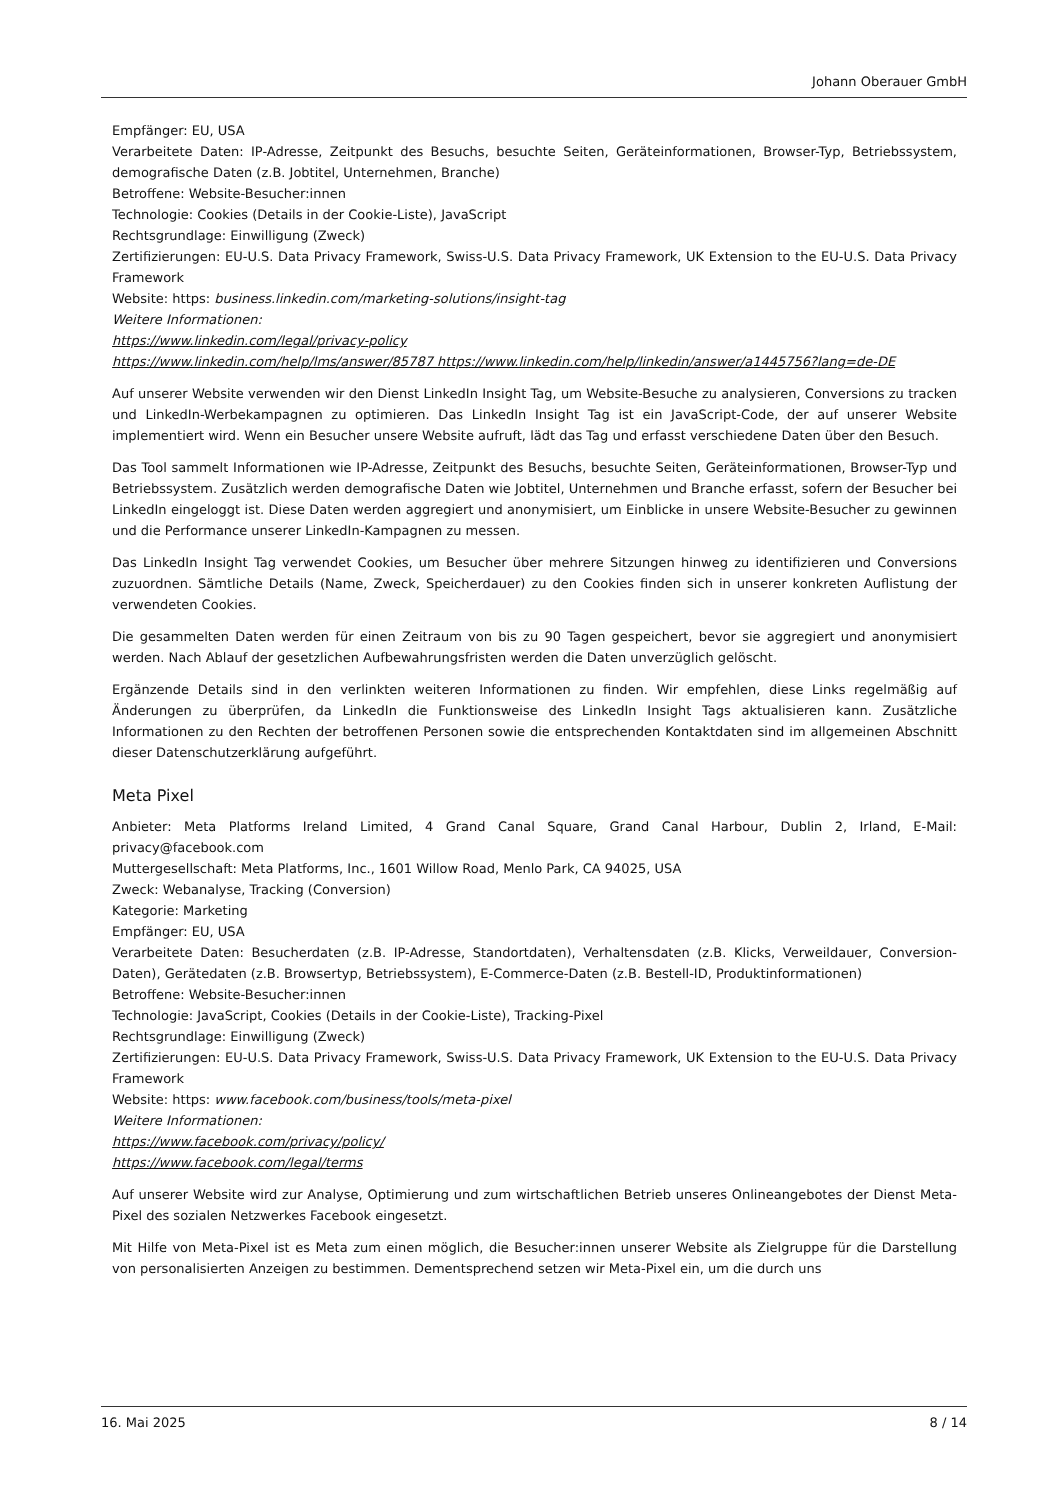Johann Oberauer GmbH
Empfänger: EU, USA
Verarbeitete Daten: IP-Adresse, Zeitpunkt des Besuchs, besuchte Seiten, Geräteinformationen, Browser-Typ, Betriebssystem, demografische Daten (z.B. Jobtitel, Unternehmen, Branche)
Betroffene: Website-Besucher:innen
Technologie: Cookies (Details in der Cookie-Liste), JavaScript
Rechtsgrundlage: Einwilligung (Zweck)
Zertifizierungen: EU-U.S. Data Privacy Framework, Swiss-U.S. Data Privacy Framework, UK Extension to the EU-U.S. Data Privacy Framework
Website: https: business.linkedin.com/marketing-solutions/insight-tag
Weitere Informationen:
https://www.linkedin.com/legal/privacy-policy
https://www.linkedin.com/help/lms/answer/85787 https://www.linkedin.com/help/linkedin/answer/a1445756?lang=de-DE
Auf unserer Website verwenden wir den Dienst LinkedIn Insight Tag, um Website-Besuche zu analysieren, Conversions zu tracken und LinkedIn-Werbekampagnen zu optimieren. Das LinkedIn Insight Tag ist ein JavaScript-Code, der auf unserer Website implementiert wird. Wenn ein Besucher unsere Website aufruft, lädt das Tag und erfasst verschiedene Daten über den Besuch.
Das Tool sammelt Informationen wie IP-Adresse, Zeitpunkt des Besuchs, besuchte Seiten, Geräteinformationen, Browser-Typ und Betriebssystem. Zusätzlich werden demografische Daten wie Jobtitel, Unternehmen und Branche erfasst, sofern der Besucher bei LinkedIn eingeloggt ist. Diese Daten werden aggregiert und anonymisiert, um Einblicke in unsere Website-Besucher zu gewinnen und die Performance unserer LinkedIn-Kampagnen zu messen.
Das LinkedIn Insight Tag verwendet Cookies, um Besucher über mehrere Sitzungen hinweg zu identifizieren und Conversions zuzuordnen. Sämtliche Details (Name, Zweck, Speicherdauer) zu den Cookies finden sich in unserer konkreten Auflistung der verwendeten Cookies.
Die gesammelten Daten werden für einen Zeitraum von bis zu 90 Tagen gespeichert, bevor sie aggregiert und anonymisiert werden. Nach Ablauf der gesetzlichen Aufbewahrungsfristen werden die Daten unverzüglich gelöscht.
Ergänzende Details sind in den verlinkten weiteren Informationen zu finden. Wir empfehlen, diese Links regelmäßig auf Änderungen zu überprüfen, da LinkedIn die Funktionsweise des LinkedIn Insight Tags aktualisieren kann. Zusätzliche Informationen zu den Rechten der betroffenen Personen sowie die entsprechenden Kontaktdaten sind im allgemeinen Abschnitt dieser Datenschutzerklärung aufgeführt.
Meta Pixel
Anbieter: Meta Platforms Ireland Limited, 4 Grand Canal Square, Grand Canal Harbour, Dublin 2, Irland, E-Mail: privacy@facebook.com
Muttergesellschaft: Meta Platforms, Inc., 1601 Willow Road, Menlo Park, CA 94025, USA
Zweck: Webanalyse, Tracking (Conversion)
Kategorie: Marketing
Empfänger: EU, USA
Verarbeitete Daten: Besucherdaten (z.B. IP-Adresse, Standortdaten), Verhaltensdaten (z.B. Klicks, Verweildauer, Conversion-Daten), Gerätedaten (z.B. Browsertyp, Betriebssystem), E-Commerce-Daten (z.B. Bestell-ID, Produktinformationen)
Betroffene: Website-Besucher:innen
Technologie: JavaScript, Cookies (Details in der Cookie-Liste), Tracking-Pixel
Rechtsgrundlage: Einwilligung (Zweck)
Zertifizierungen: EU-U.S. Data Privacy Framework, Swiss-U.S. Data Privacy Framework, UK Extension to the EU-U.S. Data Privacy Framework
Website: https: www.facebook.com/business/tools/meta-pixel
Weitere Informationen:
https://www.facebook.com/privacy/policy/
https://www.facebook.com/legal/terms
Auf unserer Website wird zur Analyse, Optimierung und zum wirtschaftlichen Betrieb unseres Onlineangebotes der Dienst Meta-Pixel des sozialen Netzwerkes Facebook eingesetzt.
Mit Hilfe von Meta-Pixel ist es Meta zum einen möglich, die Besucher:innen unserer Website als Zielgruppe für die Darstellung von personalisierten Anzeigen zu bestimmen. Dementsprechend setzen wir Meta-Pixel ein, um die durch uns
16. Mai 2025 8 / 14